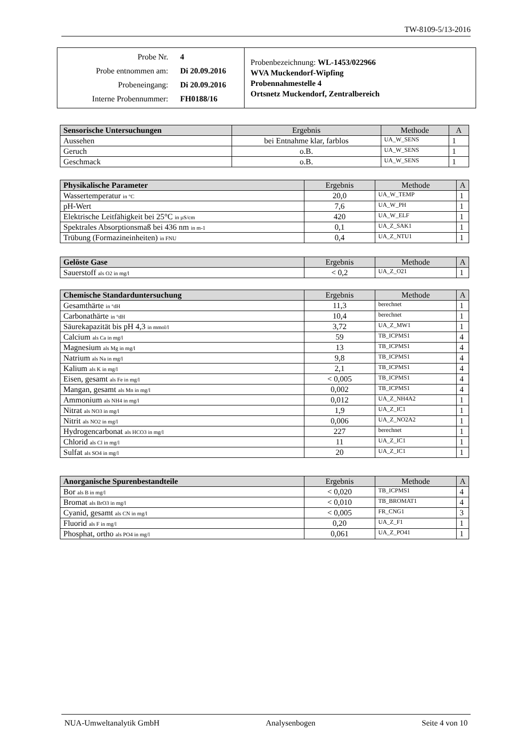TW-8109-5/13-2016
Probe Nr. 4
Probe entnommen am: Di 20.09.2016
Probeneingang: Di 20.09.2016
Interne Probennummer: FH0188/16
Probenbezeichnung: WL-1453/022966
WVA Muckendorf-Wipfing
Probennahmestelle 4
Ortsnetz Muckendorf, Zentralbereich
| Sensorische Untersuchungen | Ergebnis | Methode | A |
| --- | --- | --- | --- |
| Aussehen | bei Entnahme klar, farblos | UA_W_SENS | 1 |
| Geruch | o.B. | UA_W_SENS | 1 |
| Geschmack | o.B. | UA_W_SENS | 1 |
| Physikalische Parameter | Ergebnis | Methode | A |
| --- | --- | --- | --- |
| Wassertemperatur in °C | 20,0 | UA_W_TEMP | 1 |
| pH-Wert | 7,6 | UA_W_PH | 1 |
| Elektrische Leitfähigkeit bei 25°C in µS/cm | 420 | UA_W_ELF | 1 |
| Spektrales Absorptionsmaß bei 436 nm in m-1 | 0,1 | UA_Z_SAK1 | 1 |
| Trübung (Formazineinheiten) in FNU | 0,4 | UA_Z_NTU1 | 1 |
| Gelöste Gase | Ergebnis | Methode | A |
| --- | --- | --- | --- |
| Sauerstoff als O2 in mg/l | < 0,2 | UA_Z_O21 | 1 |
| Chemische Standarduntersuchung | Ergebnis | Methode | A |
| --- | --- | --- | --- |
| Gesamthärte in °dH | 11,3 | berechnet | 1 |
| Carbonathärte in °dH | 10,4 | berechnet | 1 |
| Säurekapazität bis pH 4,3 in mmol/l | 3,72 | UA_Z_MW1 | 1 |
| Calcium als Ca in mg/l | 59 | TB_ICPMS1 | 4 |
| Magnesium als Mg in mg/l | 13 | TB_ICPMS1 | 4 |
| Natrium als Na in mg/l | 9,8 | TB_ICPMS1 | 4 |
| Kalium als K in mg/l | 2,1 | TB_ICPMS1 | 4 |
| Eisen, gesamt als Fe in mg/l | < 0,005 | TB_ICPMS1 | 4 |
| Mangan, gesamt als Mn in mg/l | 0,002 | TB_ICPMS1 | 4 |
| Ammonium als NH4 in mg/l | 0,012 | UA_Z_NH4A2 | 1 |
| Nitrat als NO3 in mg/l | 1,9 | UA_Z_IC1 | 1 |
| Nitrit als NO2 in mg/l | 0,006 | UA_Z_NO2A2 | 1 |
| Hydrogencarbonat als HCO3 in mg/l | 227 | berechnet | 1 |
| Chlorid als Cl in mg/l | 11 | UA_Z_IC1 | 1 |
| Sulfat als SO4 in mg/l | 20 | UA_Z_IC1 | 1 |
| Anorganische Spurenbestandteile | Ergebnis | Methode | A |
| --- | --- | --- | --- |
| Bor als B in mg/l | < 0,020 | TB_ICPMS1 | 4 |
| Bromat als BrO3 in mg/l | < 0,010 | TB_BROMAT1 | 4 |
| Cyanid, gesamt als CN in mg/l | < 0,005 | FR_CNG1 | 3 |
| Fluorid als F in mg/l | 0,20 | UA_Z_F1 | 1 |
| Phosphat, ortho als PO4 in mg/l | 0,061 | UA_Z_PO41 | 1 |
NUA-Umweltanalytik GmbH Analysenbogen Seite 4 von 10